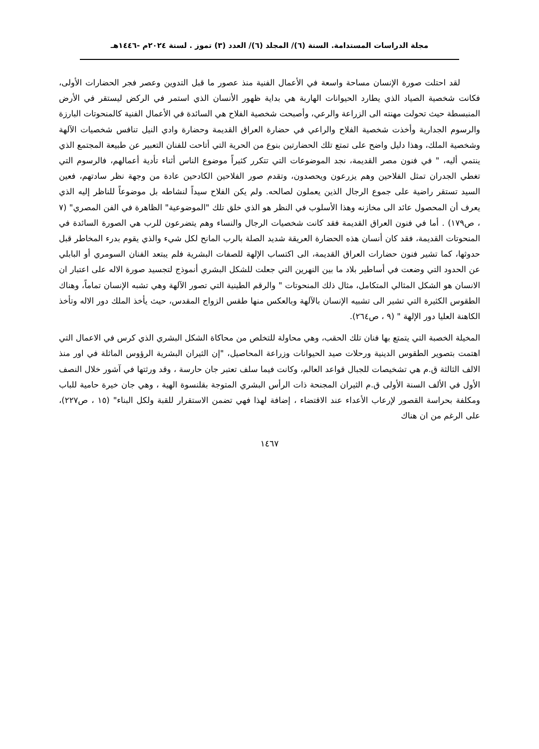مجلة الدراسات المستدامة. السنة (٦)/ المجلد (٦)/ العدد (٣) تموز . لسنة ٢٠٢٤م -١٤٤٦هـ
لقد احتلت صورة الإنسان مساحة واسعة في الأعمال الفنية منذ عصور ما قبل التدوين وعصر فجر الحضارات الأولى، فكانت شخصية الصياد الذي يطارد الحيوانات الهاربة هي بداية ظهور الأنسان الذي استمر في الركض ليستقر في الأرض المنبسطة حيث تحولت مهنته الى الزراعة والرعي، وأصبحت شخصية الفلاح هي السائدة في الأعمال الفنية كالمنحوتات البارزة والرسوم الجدارية وأخذت شخصية الفلاح والراعي في حضارة العراق القديمة وحضارة وادي النيل تنافس شخصيات الآلهة وشخصية الملك، وهذا دليل واضح على تمتع تلك الحضارتين بنوع من الحرية التي أتاحت للفنان التعبير عن طبيعة المجتمع الذي ينتمي أليه، " في فنون مصر القديمة، نجد الموضوعات التي تتكرر كثيراً موضوع الناس أثناء تأدية أعمالهم، فالرسوم التي تغطي الجدران تمثل الفلاحين وهم يزرعون ويحصدون، وتقدم صور الفلاحين الكادحين عادة من وجهة نظر سادتهم، فعين السيد تستقر راضية على جموع الرجال الذين يعملون لصالحه. ولم يكن الفلاح سيداً لنشاطه بل موضوعاً للناظر إليه الذي يعرف أن المحصول عائد الى مخازنه وهذا الأسلوب في النظر هو الذي خلق تلك "الموضوعية" الظاهرة في الفن المصري" (٧ ، ص١٧٩) . أما في فنون العراق القديمة فقد كانت شخصيات الرجال والنساء وهم يتضرعون للرب هي الصورة السائدة في المنحوتات القديمة، فقد كان أنسان هذه الحضارة العريقة شديد الصلة بالرب المانح لكل شيء والذي يقوم بدرء المخاطر قبل حدوثها، كما تشير فنون حضارات العراق القديمة، الى اكتساب الإلهة للصفات البشرية فلم يبتعد الفنان السومري أو البابلي عن الحدود التي وضعت في أساطير بلاد ما بين النهرين التي جعلت للشكل البشري أنموذج لتجسيد صورة الاله على اعتبار ان الانسان هو الشكل المثالي المتكامل، مثال ذلك المنحوتات " والرقم الطينية التي تصور الآلهة وهي تشبه الإنسان تماماً، وهناك الطقوس الكثيرة التي تشير الى تشبيه الإنسان بالآلهة وبالعكس منها طقس الزواج المقدس، حيث يأخذ الملك دور الاله وتأخذ الكاهنة العليا دور الإلهة " (٩ ، ص٢٦٤).
المخيلة الخصبة التي يتمتع بها فنان تلك الحقب، وهي محاولة للتخلص من محاكاة الشكل البشري الذي كرس في الاعمال التي اهتمت بتصوير الطقوس الدينية ورحلات صيد الحيوانات وزراعة المحاصيل، "إن الثيران البشرية الرؤوس الماثلة في اور منذ الالف الثالثة ق.م هي تشخيصات للجبال قواعد العالم، وكانت فيما سلف تعتبر جان حارسة ، وقد ورثتها في آشور خلال النصف الأول في الألف السنة الأولى ق.م الثيران المجنحة ذات الرأس البشري المتوجة بقلنسوة الهية ، وهي جان خيرة حامية للباب ومكلفة بحراسة القصور لإرعاب الأعداء عند الاقتضاء ، إضافة لهذا فهي تضمن الاستقرار للقبة ولكل البناء" (١٥ ، ص٢٢٧)، على الرغم من ان هناك
١٤٦٧